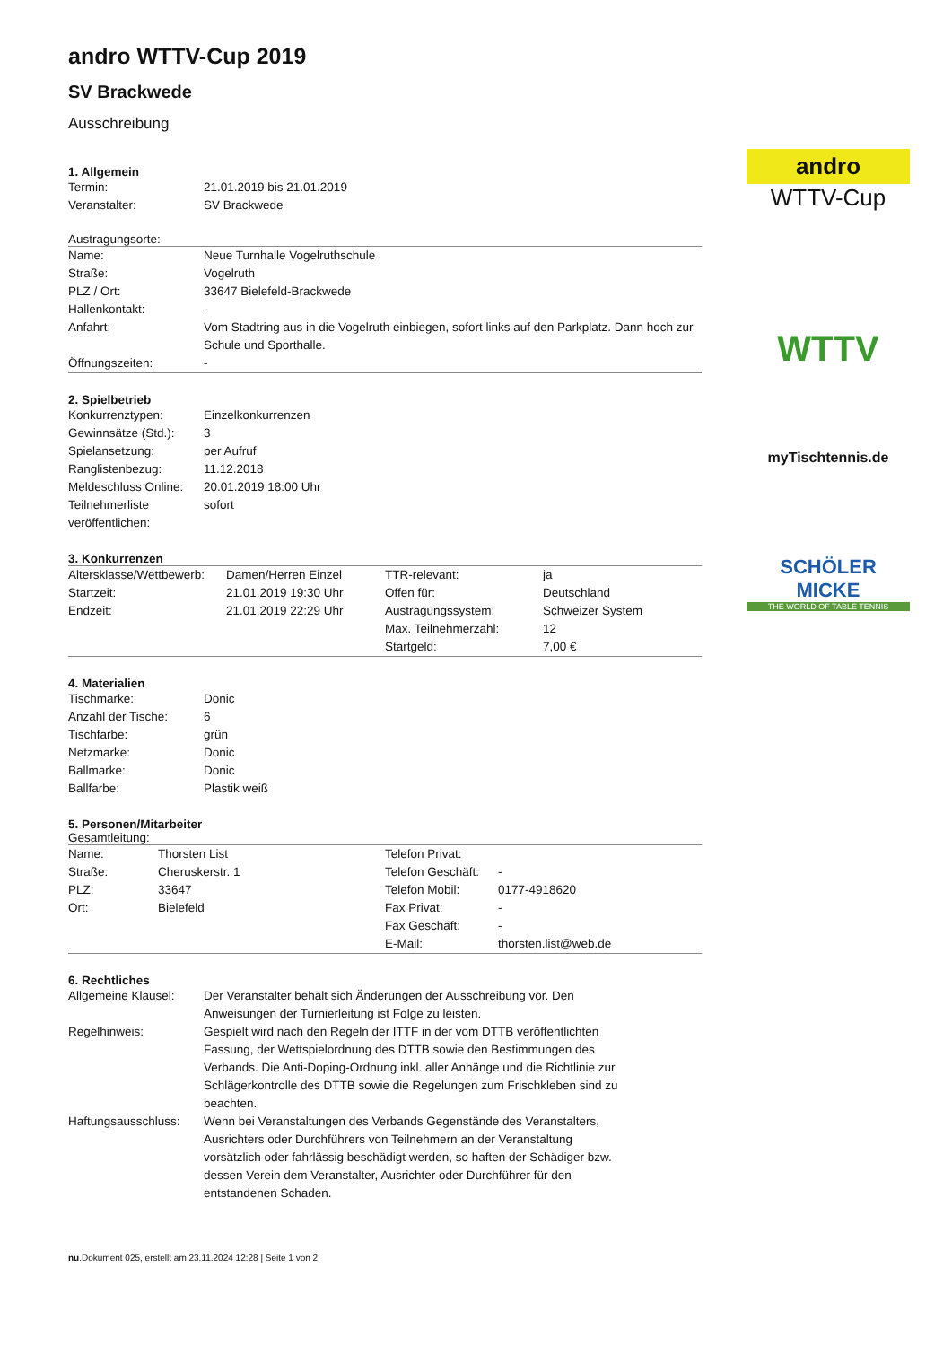andro
WTTV-Cup
WTTV
myTischtennis.de
SCHÖLER MICKE
THE WORLD OF TABLE TENNIS
andro WTTV-Cup 2019
SV Brackwede
Ausschreibung
1. Allgemein
| Termin: | 21.01.2019 bis 21.01.2019 |
| Veranstalter: | SV Brackwede |
Austragungsorte:
| Name: | Neue Turnhalle Vogelruthschule |
| Straße: | Vogelruth |
| PLZ / Ort: | 33647 Bielefeld-Brackwede |
| Hallenkontakt: | - |
| Anfahrt: | Vom Stadtring aus in die Vogelruth einbiegen, sofort links auf den Parkplatz. Dann hoch zur Schule und Sporthalle. |
| Öffnungszeiten: | - |
2. Spielbetrieb
| Konkurrenztypen: | Einzelkonkurrenzen |
| Gewinnsätze (Std.): | 3 |
| Spielansetzung: | per Aufruf |
| Ranglistenbezug: | 11.12.2018 |
| Meldeschluss Online: | 20.01.2019 18:00 Uhr |
| Teilnehmerliste veröffentlichen: | sofort |
3. Konkurrenzen
| Altersklasse/Wettbewerb: | Damen/Herren Einzel | TTR-relevant: | ja |
| Startzeit: | 21.01.2019 19:30 Uhr | Offen für: | Deutschland |
| Endzeit: | 21.01.2019 22:29 Uhr | Austragungssystem: | Schweizer System |
| | | Max. Teilnehmerzahl: | 12 |
| | | Startgeld: | 7,00 € |
4. Materialien
| Tischmarke: | Donic |
| Anzahl der Tische: | 6 |
| Tischfarbe: | grün |
| Netzmarke: | Donic |
| Ballmarke: | Donic |
| Ballfarbe: | Plastik weiß |
5. Personen/Mitarbeiter
Gesamtleitung:
| Name: | Thorsten List | Telefon Privat: | |
| Straße: | Cheruskerstr. 1 | Telefon Geschäft: | - |
| PLZ: | 33647 | Telefon Mobil: | 0177-4918620 |
| Ort: | Bielefeld | Fax Privat: | - |
| | | Fax Geschäft: | - |
| | | E-Mail: | thorsten.list@web.de |
6. Rechtliches
| Allgemeine Klausel: | Der Veranstalter behält sich Änderungen der Ausschreibung vor. Den Anweisungen der Turnierleitung ist Folge zu leisten. |
| Regelhinweis: | Gespielt wird nach den Regeln der ITTF in der vom DTTB veröffentlichten Fassung, der Wettspielordnung des DTTB sowie den Bestimmungen des Verbands. Die Anti-Doping-Ordnung inkl. aller Anhänge und die Richtlinie zur Schlägerkontrolle des DTTB sowie die Regelungen zum Frischkleben sind zu beachten. |
| Haftungsausschluss: | Wenn bei Veranstaltungen des Verbands Gegenstände des Veranstalters, Ausrichters oder Durchführers von Teilnehmern an der Veranstaltung vorsätzlich oder fahrlässig beschädigt werden, so haften der Schädiger bzw. dessen Verein dem Veranstalter, Ausrichter oder Durchführer für den entstandenen Schaden. |
nu.Dokument 025, erstellt am 23.11.2024 12:28 | Seite 1 von 2